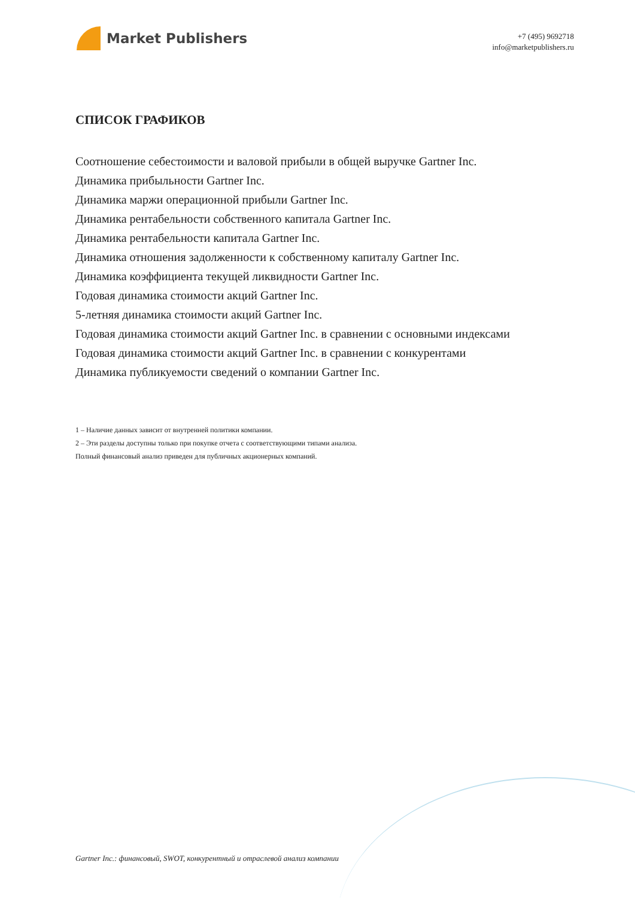Market Publishers
+7 (495) 9692718
info@marketpublishers.ru
СПИСОК ГРАФИКОВ
Соотношение себестоимости и валовой прибыли в общей выручке Gartner Inc.
Динамика прибыльности Gartner Inc.
Динамика маржи операционной прибыли Gartner Inc.
Динамика рентабельности собственного капитала Gartner Inc.
Динамика рентабельности капитала Gartner Inc.
Динамика отношения задолженности к собственному капиталу Gartner Inc.
Динамика коэффициента текущей ликвидности Gartner Inc.
Годовая динамика стоимости акций Gartner Inc.
5-летняя динамика стоимости акций Gartner Inc.
Годовая динамика стоимости акций Gartner Inc. в сравнении с основными индексами
Годовая динамика стоимости акций Gartner Inc. в сравнении с конкурентами
Динамика публикуемости сведений о компании Gartner Inc.
1 – Наличие данных зависит от внутренней политики компании.
2 – Эти разделы доступны только при покупке отчета с соответствующими типами анализа.
Полный финансовый анализ приведен для публичных акционерных компаний.
Gartner Inc.: финансовый, SWOT, конкурентный и отраслевой анализ компании